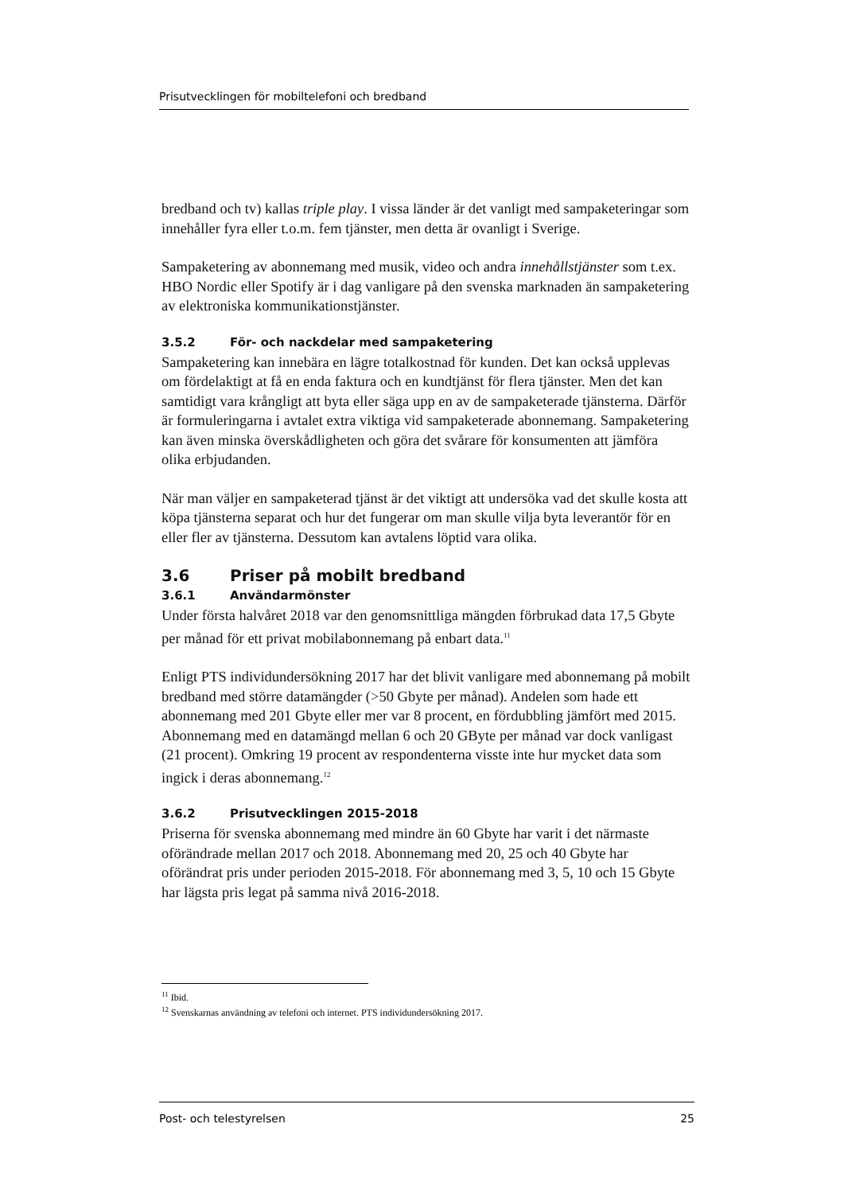Prisutvecklingen för mobiltelefoni och bredband
bredband och tv) kallas triple play. I vissa länder är det vanligt med sampaketeringar som innehåller fyra eller t.o.m. fem tjänster, men detta är ovanligt i Sverige.
Sampaketering av abonnemang med musik, video och andra innehållstjänster som t.ex. HBO Nordic eller Spotify är i dag vanligare på den svenska marknaden än sampaketering av elektroniska kommunikationstjänster.
3.5.2 För- och nackdelar med sampaketering
Sampaketering kan innebära en lägre totalkostnad för kunden. Det kan också upplevas om fördelaktigt at få en enda faktura och en kundtjänst för flera tjänster. Men det kan samtidigt vara krångligt att byta eller säga upp en av de sampaketerade tjänsterna. Därför är formuleringarna i avtalet extra viktiga vid sampaketerade abonnemang. Sampaketering kan även minska överskådligheten och göra det svårare för konsumenten att jämföra olika erbjudanden.
När man väljer en sampaketerad tjänst är det viktigt att undersöka vad det skulle kosta att köpa tjänsterna separat och hur det fungerar om man skulle vilja byta leverantör för en eller fler av tjänsterna. Dessutom kan avtalens löptid vara olika.
3.6 Priser på mobilt bredband
3.6.1 Användarmönster
Under första halvåret 2018 var den genomsnittliga mängden förbrukad data 17,5 Gbyte per månad för ett privat mobilabonnemang på enbart data.<sup>11</sup>
Enligt PTS individundersökning 2017 har det blivit vanligare med abonnemang på mobilt bredband med större datamängder (>50 Gbyte per månad). Andelen som hade ett abonnemang med 201 Gbyte eller mer var 8 procent, en fördubbling jämfört med 2015. Abonnemang med en datamängd mellan 6 och 20 GByte per månad var dock vanligast (21 procent). Omkring 19 procent av respondenterna visste inte hur mycket data som ingick i deras abonnemang.<sup>12</sup>
3.6.2 Prisutvecklingen 2015-2018
Priserna för svenska abonnemang med mindre än 60 Gbyte har varit i det närmaste oförändrade mellan 2017 och 2018. Abonnemang med 20, 25 och 40 Gbyte har oförändrat pris under perioden 2015-2018. För abonnemang med 3, 5, 10 och 15 Gbyte har lägsta pris legat på samma nivå 2016-2018.
<sup>11</sup> Ibid.
<sup>12</sup> Svenskarnas användning av telefoni och internet. PTS individundersökning 2017.
Post- och telestyrelsen 25